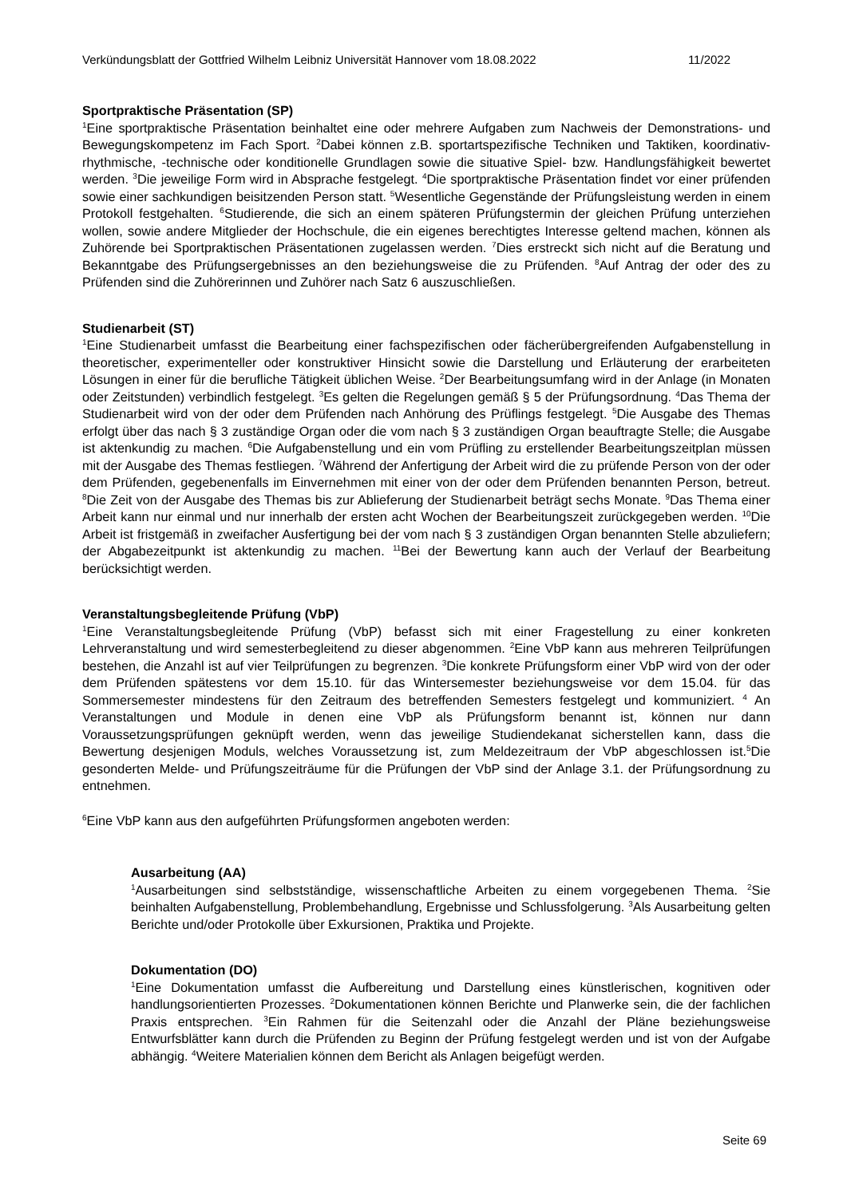Verkündungsblatt der Gottfried Wilhelm Leibniz Universität Hannover vom 18.08.2022 11/2022
Sportpraktische Präsentation (SP)
<sup>1</sup> Eine sportpraktische Präsentation beinhaltet eine oder mehrere Aufgaben zum Nachweis der Demonstrations- und Bewegungskompetenz im Fach Sport. <sup>2</sup>Dabei können z.B. sportartspezifische Techniken und Taktiken, koordinativ-rhythmische, -technische oder konditionelle Grundlagen sowie die situative Spiel- bzw. Handlungsfähigkeit bewertet werden. <sup>3</sup>Die jeweilige Form wird in Absprache festgelegt. <sup>4</sup>Die sportpraktische Präsentation findet vor einer prüfenden sowie einer sachkundigen beisitzenden Person statt. <sup>5</sup>Wesentliche Gegenstände der Prüfungsleistung werden in einem Protokoll festgehalten. <sup>6</sup>Studierende, die sich an einem späteren Prüfungstermin der gleichen Prüfung unterziehen wollen, sowie andere Mitglieder der Hochschule, die ein eigenes berechtigtes Interesse geltend machen, können als Zuhörende bei Sportpraktischen Präsentationen zugelassen werden. <sup>7</sup>Dies erstreckt sich nicht auf die Beratung und Bekanntgabe des Prüfungsergebnisses an den beziehungsweise die zu Prüfenden. <sup>8</sup>Auf Antrag der oder des zu Prüfenden sind die Zuhörerinnen und Zuhörer nach Satz 6 auszuschließen.
Studienarbeit (ST)
<sup>1</sup> Eine Studienarbeit umfasst die Bearbeitung einer fachspezifischen oder fächerübergreifenden Aufgabenstellung in theoretischer, experimenteller oder konstruktiver Hinsicht sowie die Darstellung und Erläuterung der erarbeiteten Lösungen in einer für die berufliche Tätigkeit üblichen Weise. <sup>2</sup>Der Bearbeitungsumfang wird in der Anlage (in Monaten oder Zeitstunden) verbindlich festgelegt. <sup>3</sup>Es gelten die Regelungen gemäß § 5 der Prüfungsordnung. <sup>4</sup>Das Thema der Studienarbeit wird von der oder dem Prüfenden nach Anhörung des Prüflings festgelegt. <sup>5</sup>Die Ausgabe des Themas erfolgt über das nach § 3 zuständige Organ oder die vom nach § 3 zuständigen Organ beauftragte Stelle; die Ausgabe ist aktenkundig zu machen. <sup>6</sup>Die Aufgabenstellung und ein vom Prüfling zu erstellender Bearbeitungszeitplan müssen mit der Ausgabe des Themas festliegen. <sup>7</sup>Während der Anfertigung der Arbeit wird die zu prüfende Person von der oder dem Prüfenden, gegebenenfalls im Einvernehmen mit einer von der oder dem Prüfenden benannten Person, betreut. <sup>8</sup>Die Zeit von der Ausgabe des Themas bis zur Ablieferung der Studienarbeit beträgt sechs Monate. <sup>9</sup>Das Thema einer Arbeit kann nur einmal und nur innerhalb der ersten acht Wochen der Bearbeitungszeit zurückgegeben werden. <sup>10</sup>Die Arbeit ist fristgemäß in zweifacher Ausfertigung bei der vom nach § 3 zuständigen Organ benannten Stelle abzuliefern; der Abgabezeitpunkt ist aktenkundig zu machen. <sup>11</sup>Bei der Bewertung kann auch der Verlauf der Bearbeitung berücksichtigt werden.
Veranstaltungsbegleitende Prüfung (VbP)
<sup>1</sup> Eine Veranstaltungsbegleitende Prüfung (VbP) befasst sich mit einer Fragestellung zu einer konkreten Lehrveranstaltung und wird semesterbegleitend zu dieser abgenommen. <sup>2</sup>Eine VbP kann aus mehreren Teilprüfungen bestehen, die Anzahl ist auf vier Teilprüfungen zu begrenzen. <sup>3</sup>Die konkrete Prüfungsform einer VbP wird von der oder dem Prüfenden spätestens vor dem 15.10. für das Wintersemester beziehungsweise vor dem 15.04. für das Sommersemester mindestens für den Zeitraum des betreffenden Semesters festgelegt und kommuniziert. <sup>4</sup> An Veranstaltungen und Module in denen eine VbP als Prüfungsform benannt ist, können nur dann Voraussetzungsprüfungen geknüpft werden, wenn das jeweilige Studiendekanat sicherstellen kann, dass die Bewertung desjenigen Moduls, welches Voraussetzung ist, zum Meldezeitraum der VbP abgeschlossen ist.<sup>5</sup>Die gesonderten Melde- und Prüfungszeiträume für die Prüfungen der VbP sind der Anlage 3.1. der Prüfungsordnung zu entnehmen.
<sup>6</sup> Eine VbP kann aus den aufgeführten Prüfungsformen angeboten werden:
Ausarbeitung (AA)
<sup>1</sup> Ausarbeitungen sind selbstständige, wissenschaftliche Arbeiten zu einem vorgegebenen Thema. <sup>2</sup>Sie beinhalten Aufgabenstellung, Problembehandlung, Ergebnisse und Schlussfolgerung. <sup>3</sup>Als Ausarbeitung gelten Berichte und/oder Protokolle über Exkursionen, Praktika und Projekte.
Dokumentation (DO)
<sup>1</sup> Eine Dokumentation umfasst die Aufbereitung und Darstellung eines künstlerischen, kognitiven oder handlungsorientierten Prozesses. <sup>2</sup>Dokumentationen können Berichte und Planwerke sein, die der fachlichen Praxis entsprechen. <sup>3</sup>Ein Rahmen für die Seitenzahl oder die Anzahl der Pläne beziehungsweise Entwurfsblätter kann durch die Prüfenden zu Beginn der Prüfung festgelegt werden und ist von der Aufgabe abhängig. <sup>4</sup>Weitere Materialien können dem Bericht als Anlagen beigefügt werden.
Seite 69